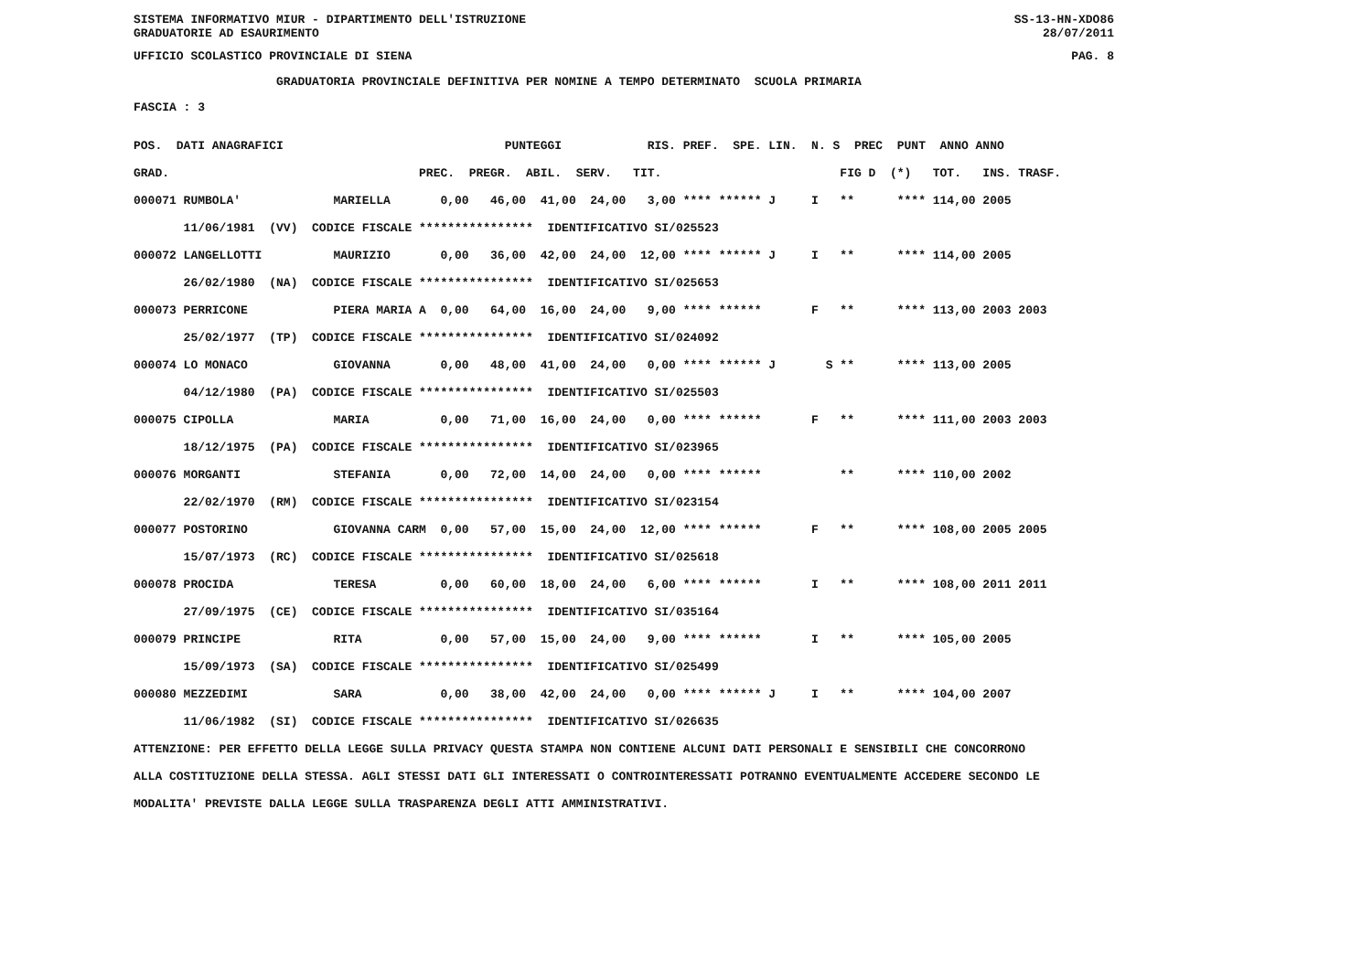SISTEMA INFORMATIVO MIUR - DIPARTIMENTO DELL'ISTRUZIONE
GRADUATORIE AD ESAURIMENTO SS-13-HN-XDO86
28/07/2011
UFFICIO SCOLASTICO PROVINCIALE DI SIENA PAG. 8
                    GRADUATORIA PROVINCIALE DEFINITIVA PER NOMINE A TEMPO DETERMINATO  SCUOLA PRIMARIA
FASCIA : 3
POS.  DATI ANAGRAFICI                               PUNTEGGI            RIS. PREF.  SPE. LIN.  N. S  PREC  PUNT  ANNO ANNO
GRAD.                                   PREC.  PREGR.  ABIL.  SERV.   TIT.                         FIG D  (*)   TOT.   INS. TRASF.
000071 RUMBOLA'             MARIELLA       0,00   46,00  41,00  24,00   3,00 **** ****** J     I   **      **** 114,00 2005
       11/06/1981  (VV)  CODICE FISCALE ****************  IDENTIFICATIVO SI/025523
000072 LANGELLOTTI          MAURIZIO       0,00   36,00  42,00  24,00  12,00 **** ****** J     I   **      **** 114,00 2005
       26/02/1980  (NA)  CODICE FISCALE ****************  IDENTIFICATIVO SI/025653
000073 PERRICONE            PIERA MARIA A  0,00   64,00  16,00  24,00   9,00 **** ******       F   **      **** 113,00 2003 2003
       25/02/1977  (TP)  CODICE FISCALE ****************  IDENTIFICATIVO SI/024092
000074 LO MONACO            GIOVANNA       0,00   48,00  41,00  24,00   0,00 **** ****** J       S **      **** 113,00 2005
       04/12/1980  (PA)  CODICE FISCALE ****************  IDENTIFICATIVO SI/025503
000075 CIPOLLA              MARIA          0,00   71,00  16,00  24,00   0,00 **** ******       F   **      **** 111,00 2003 2003
       18/12/1975  (PA)  CODICE FISCALE ****************  IDENTIFICATIVO SI/023965
000076 MORGANTI             STEFANIA       0,00   72,00  14,00  24,00   0,00 **** ******           **      **** 110,00 2002
       22/02/1970  (RM)  CODICE FISCALE ****************  IDENTIFICATIVO SI/023154
000077 POSTORINO            GIOVANNA CARM  0,00   57,00  15,00  24,00  12,00 **** ******       F   **      **** 108,00 2005 2005
       15/07/1973  (RC)  CODICE FISCALE ****************  IDENTIFICATIVO SI/025618
000078 PROCIDA              TERESA         0,00   60,00  18,00  24,00   6,00 **** ******       I   **      **** 108,00 2011 2011
       27/09/1975  (CE)  CODICE FISCALE ****************  IDENTIFICATIVO SI/035164
000079 PRINCIPE             RITA           0,00   57,00  15,00  24,00   9,00 **** ******       I   **      **** 105,00 2005
       15/09/1973  (SA)  CODICE FISCALE ****************  IDENTIFICATIVO SI/025499
000080 MEZZEDIMI            SARA           0,00   38,00  42,00  24,00   0,00 **** ****** J     I   **      **** 104,00 2007
       11/06/1982  (SI)  CODICE FISCALE ****************  IDENTIFICATIVO SI/026635
ATTENZIONE: PER EFFETTO DELLA LEGGE SULLA PRIVACY QUESTA STAMPA NON CONTIENE ALCUNI DATI PERSONALI E SENSIBILI CHE CONCORRONO
ALLA COSTITUZIONE DELLA STESSA. AGLI STESSI DATI GLI INTERESSATI O CONTROINTERESSATI POTRANNO EVENTUALMENTE ACCEDERE SECONDO LE
MODALITA' PREVISTE DALLA LEGGE SULLA TRASPARENZA DEGLI ATTI AMMINISTRATIVI.